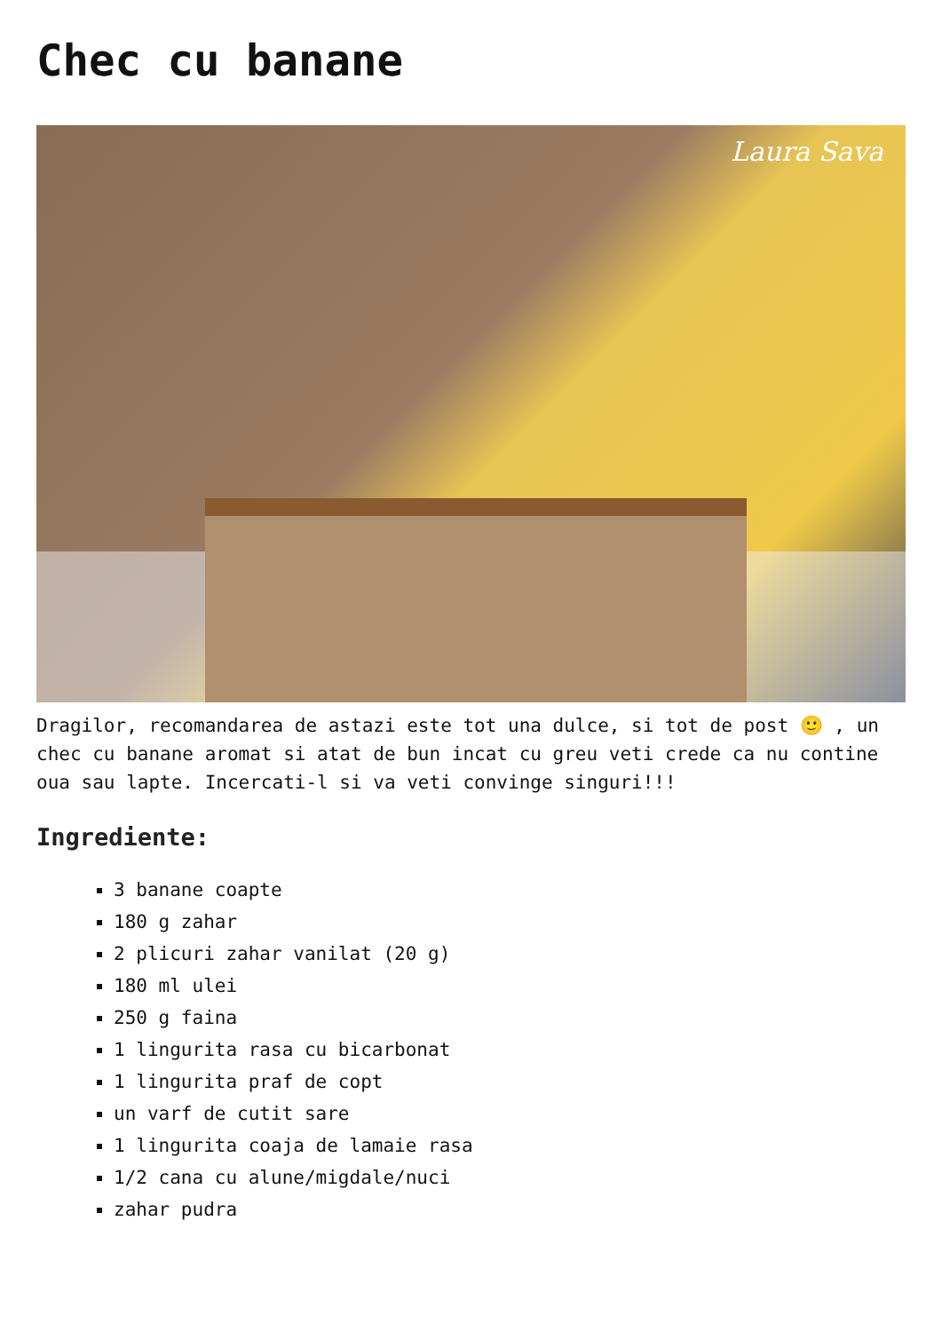Chec cu banane
Laura Sava
Dragilor, recomandarea de astazi este tot una dulce, si tot de post 🙂 , un chec cu banane aromat si atat de bun incat cu greu veti crede ca nu contine oua sau lapte. Incercati-l si va veti convinge singuri!!!
Ingrediente:
3 banane coapte
180 g zahar
2 plicuri zahar vanilat (20 g)
180 ml ulei
250 g faina
1 lingurita rasa cu bicarbonat
1 lingurita praf de copt
un varf de cutit sare
1 lingurita coaja de lamaie rasa
1/2 cana cu alune/migdale/nuci
zahar pudra